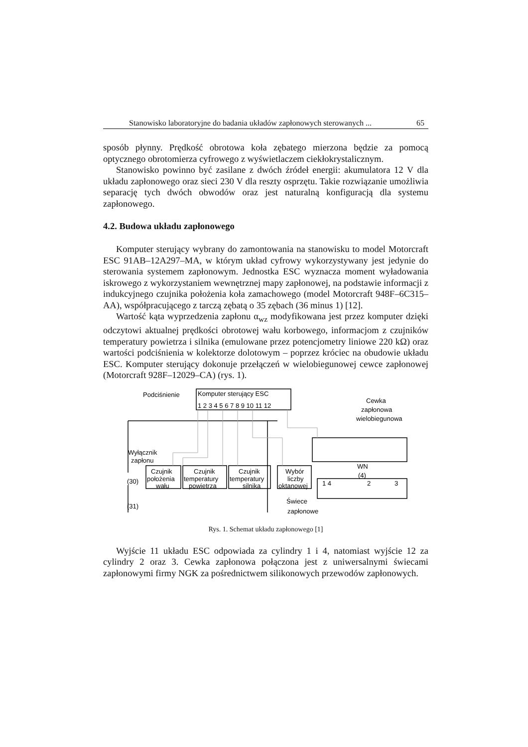Stanowisko laboratoryjne do badania układów zapłonowych sterowanych ... 65
sposób płynny. Prędkość obrotowa koła zębatego mierzona będzie za pomocą optycznego obrotomierza cyfrowego z wyświetlaczem ciekłokrystalicznym.
Stanowisko powinno być zasilane z dwóch źródeł energii: akumulatora 12 V dla układu zapłonowego oraz sieci 230 V dla reszty osprzętu. Takie rozwiązanie umożliwia separację tych dwóch obwodów oraz jest naturalną konfiguracją dla systemu zapłonowego.
4.2. Budowa układu zapłonowego
Komputer sterujący wybrany do zamontowania na stanowisku to model Motorcraft ESC 91AB–12A297–MA, w którym układ cyfrowy wykorzystywany jest jedynie do sterowania systemem zapłonowym. Jednostka ESC wyznacza moment wyładowania iskrowego z wykorzystaniem wewnętrznej mapy zapłonowej, na podstawie informacji z indukcyjnego czujnika położenia koła zamachowego (model Motorcraft 948F–6C315–AA), współpracującego z tarczą zębatą o 35 zębach (36 minus 1) [12].
Wartość kąta wyprzedzenia zapłonu α<sub>wz</sub> modyfikowana jest przez komputer dzięki odczytowi aktualnej prędkości obrotowej wału korbowego, informacjom z czujników temperatury powietrza i silnika (emulowane przez potencjometry liniowe 220 kΩ) oraz wartości podciśnienia w kolektorze dolotowym – poprzez króciec na obudowie układu ESC. Komputer sterujący dokonuje przełączeń w wielobiegunowej cewce zapłonowej (Motorcraft 928F–12029–CA) (rys. 1).
Komputer sterujący ESC
1 2 3 4 5 6 7 8 9 10 11 12
Podciśnienie
Cewka
zapłonowa
wielobiegunowa
Wyłącznik
zapłonu
Czujnik
położenia
wału
Czujnik
temperatury
powietrza
Czujnik
temperatury
silnika
Wybór
liczby
oktanowej
WN
(4)
1 4
2
3
(30)
(31)
Świece
zapłonowe
Rys. 1. Schemat układu zapłonowego [1]
Wyjście 11 układu ESC odpowiada za cylindry 1 i 4, natomiast wyjście 12 za cylindry 2 oraz 3. Cewka zapłonowa połączona jest z uniwersalnymi świecami zapłonowymi firmy NGK za pośrednictwem silikonowych przewodów zapłonowych.